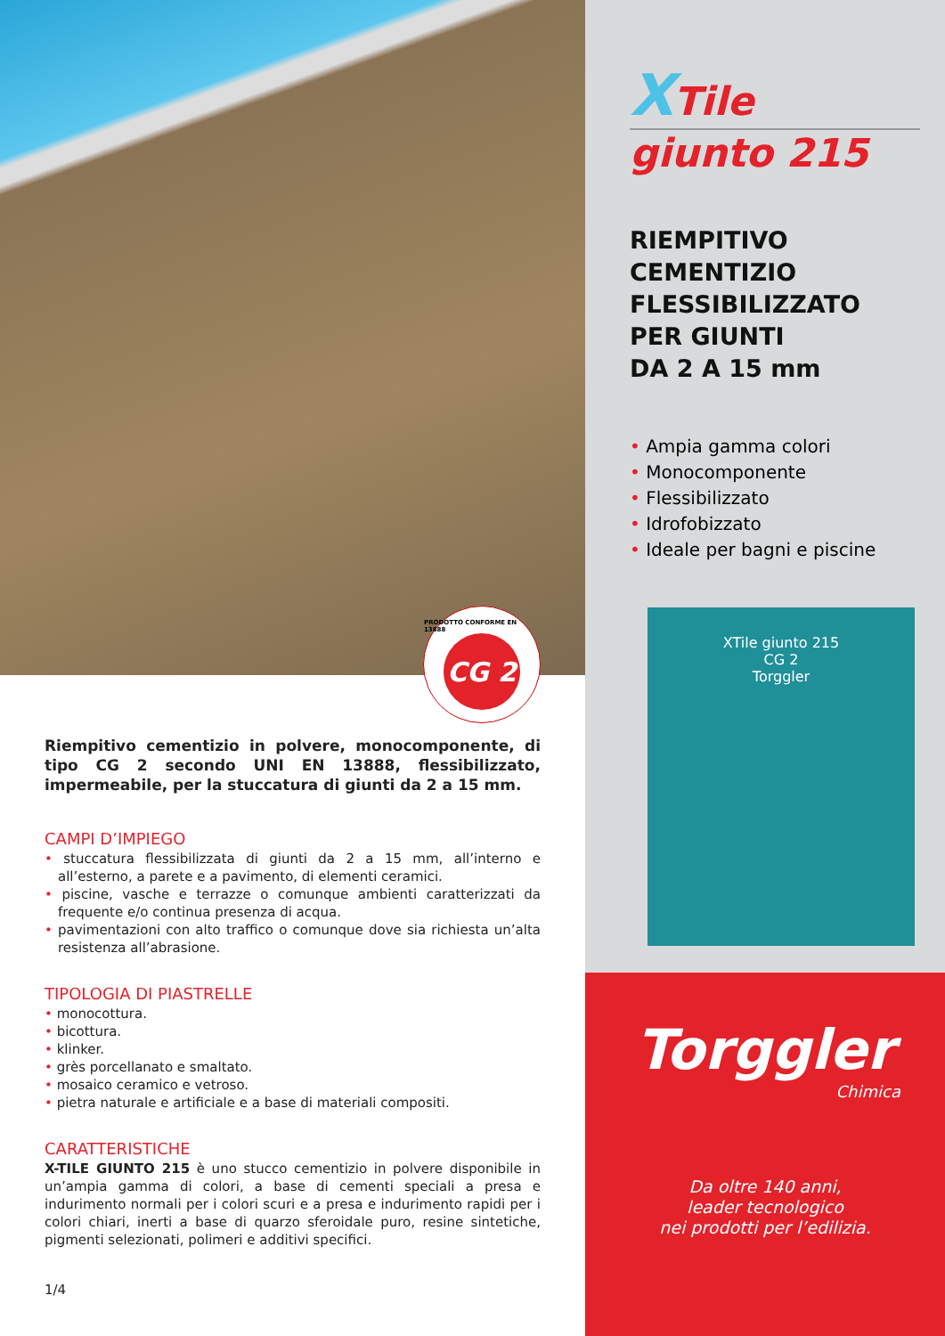PRODOTTO CONFORME EN 13888
CG 2
Riempitivo cementizio in polvere, monocomponente, di tipo CG 2 secondo UNI EN 13888, flessibilizzato, impermeabile, per la stuccatura di giunti da 2 a 15 mm.
CAMPI D’IMPIEGO
• stuccatura flessibilizzata di giunti da 2 a 15 mm, all’interno e all’esterno, a parete e a pavimento, di elementi ceramici.
• piscine, vasche e terrazze o comunque ambienti caratterizzati da frequente e/o continua presenza di acqua.
• pavimentazioni con alto traffico o comunque dove sia richiesta un’alta resistenza all’abrasione.
TIPOLOGIA DI PIASTRELLE
• monocottura.
• bicottura.
• klinker.
• grès porcellanato e smaltato.
• mosaico ceramico e vetroso.
• pietra naturale e artificiale e a base di materiali compositi.
CARATTERISTICHE
X-TILE GIUNTO 215 è uno stucco cementizio in polvere disponibile in un’ampia gamma di colori, a base di cementi speciali a presa e indurimento normali per i colori scuri e a presa e indurimento rapidi per i colori chiari, inerti a base di quarzo sferoidale puro, resine sintetiche, pigmenti selezionati, polimeri e additivi specifici.
1/4
XTile
giunto 215
RIEMPITIVO
CEMENTIZIO
FLESSIBILIZZATO
PER GIUNTI
DA 2 A 15 mm
• Ampia gamma colori
• Monocomponente
• Flessibilizzato
• Idrofobizzato
• Ideale per bagni e piscine
XTile giunto 215
CG 2
Torggler
Torggler
Chimica
Da oltre 140 anni,
leader tecnologico
nei prodotti per l’edilizia.